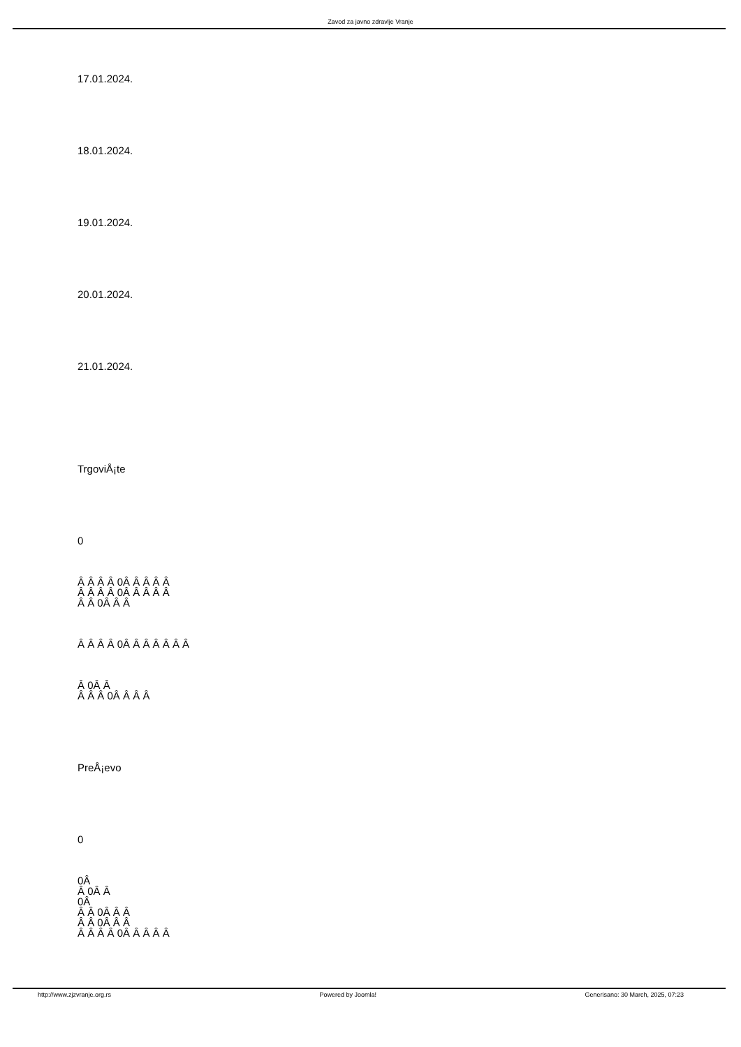Zavod za javno zdravlje Vranje
17.01.2024.
18.01.2024.
19.01.2024.
20.01.2024.
21.01.2024.
TrgoviÅ¡te
0
Â Â Â Â 0Â Â Â Â Â
Â Â Â Â 0Â Â Â Â Â
Â Â 0Â Â Â
Â Â Â Â 0Â Â Â Â Â Â Â
Â 0Â Â
Â Â Â 0Â Â Â Â
PreÅ¡evo
0
0Â
Â 0Â Â
0Â
Â Â 0Â Â Â
Â Â 0Â Â Â
Â Â Â Â 0Â Â Â Â Â
http://www.zjzvranje.org.rs Powered by Joomla! Generisano: 30 March, 2025, 07:23